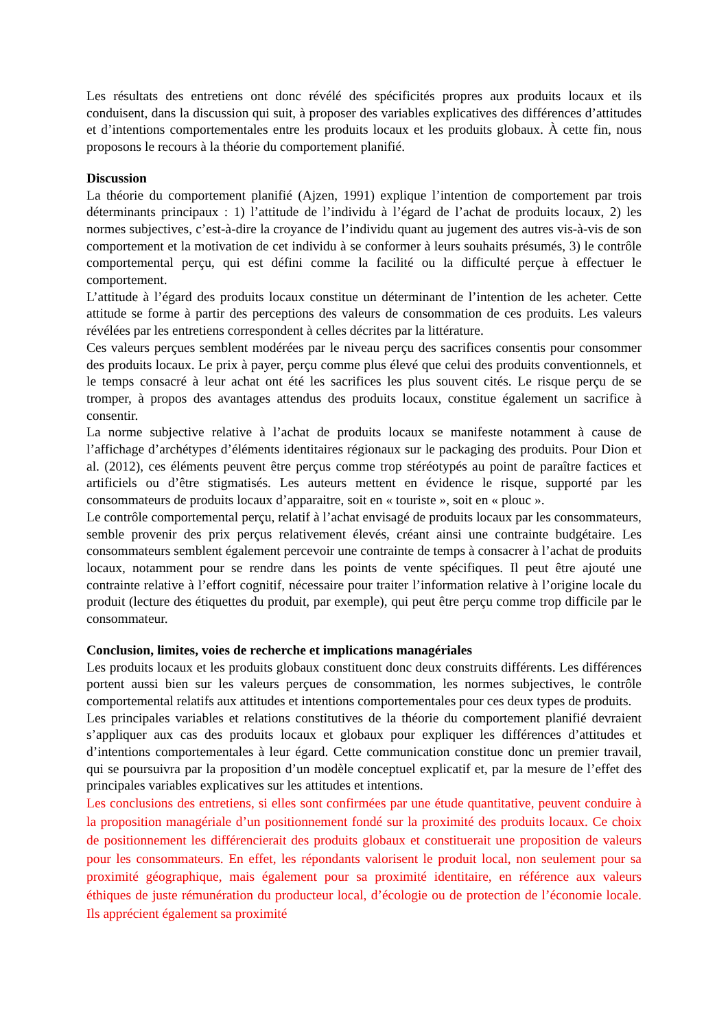Les résultats des entretiens ont donc révélé des spécificités propres aux produits locaux et ils conduisent, dans la discussion qui suit, à proposer des variables explicatives des différences d’attitudes et d’intentions comportementales entre les produits locaux et les produits globaux. À cette fin, nous proposons le recours à la théorie du comportement planifié.
Discussion
La théorie du comportement planifié (Ajzen, 1991) explique l’intention de comportement par trois déterminants principaux : 1) l’attitude de l’individu à l’égard de l’achat de produits locaux, 2) les normes subjectives, c’est-à-dire la croyance de l’individu quant au jugement des autres vis-à-vis de son comportement et la motivation de cet individu à se conformer à leurs souhaits présumés, 3) le contrôle comportemental perçu, qui est défini comme la facilité ou la difficulté perçue à effectuer le comportement.
L’attitude à l’égard des produits locaux constitue un déterminant de l’intention de les acheter. Cette attitude se forme à partir des perceptions des valeurs de consommation de ces produits. Les valeurs révélées par les entretiens correspondent à celles décrites par la littérature.
Ces valeurs perçues semblent modérées par le niveau perçu des sacrifices consentis pour consommer des produits locaux. Le prix à payer, perçu comme plus élevé que celui des produits conventionnels, et le temps consacré à leur achat ont été les sacrifices les plus souvent cités. Le risque perçu de se tromper, à propos des avantages attendus des produits locaux, constitue également un sacrifice à consentir.
La norme subjective relative à l’achat de produits locaux se manifeste notamment à cause de l’affichage d’archétypes d’éléments identitaires régionaux sur le packaging des produits. Pour Dion et al. (2012), ces éléments peuvent être perçus comme trop stéréotypés au point de paraître factices et artificiels ou d’être stigmatisés. Les auteurs mettent en évidence le risque, supporté par les consommateurs de produits locaux d’apparaitre, soit en « touriste », soit en « plouc ».
Le contrôle comportemental perçu, relatif à l’achat envisagé de produits locaux par les consommateurs, semble provenir des prix perçus relativement élevés, créant ainsi une contrainte budgétaire. Les consommateurs semblent également percevoir une contrainte de temps à consacrer à l’achat de produits locaux, notamment pour se rendre dans les points de vente spécifiques. Il peut être ajouté une contrainte relative à l’effort cognitif, nécessaire pour traiter l’information relative à l’origine locale du produit (lecture des étiquettes du produit, par exemple), qui peut être perçu comme trop difficile par le consommateur.
Conclusion, limites, voies de recherche et implications managériales
Les produits locaux et les produits globaux constituent donc deux construits différents. Les différences portent aussi bien sur les valeurs perçues de consommation, les normes subjectives, le contrôle comportemental relatifs aux attitudes et intentions comportementales pour ces deux types de produits.
Les principales variables et relations constitutives de la théorie du comportement planifié devraient s’appliquer aux cas des produits locaux et globaux pour expliquer les différences d’attitudes et d’intentions comportementales à leur égard. Cette communication constitue donc un premier travail, qui se poursuivra par la proposition d’un modèle conceptuel explicatif et, par la mesure de l’effet des principales variables explicatives sur les attitudes et intentions.
Les conclusions des entretiens, si elles sont confirmées par une étude quantitative, peuvent conduire à la proposition managériale d’un positionnement fondé sur la proximité des produits locaux. Ce choix de positionnement les différencierait des produits globaux et constituerait une proposition de valeurs pour les consommateurs. En effet, les répondants valorisent le produit local, non seulement pour sa proximité géographique, mais également pour sa proximité identitaire, en référence aux valeurs éthiques de juste rémunération du producteur local, d’écologie ou de protection de l’économie locale. Ils apprécient également sa proximité